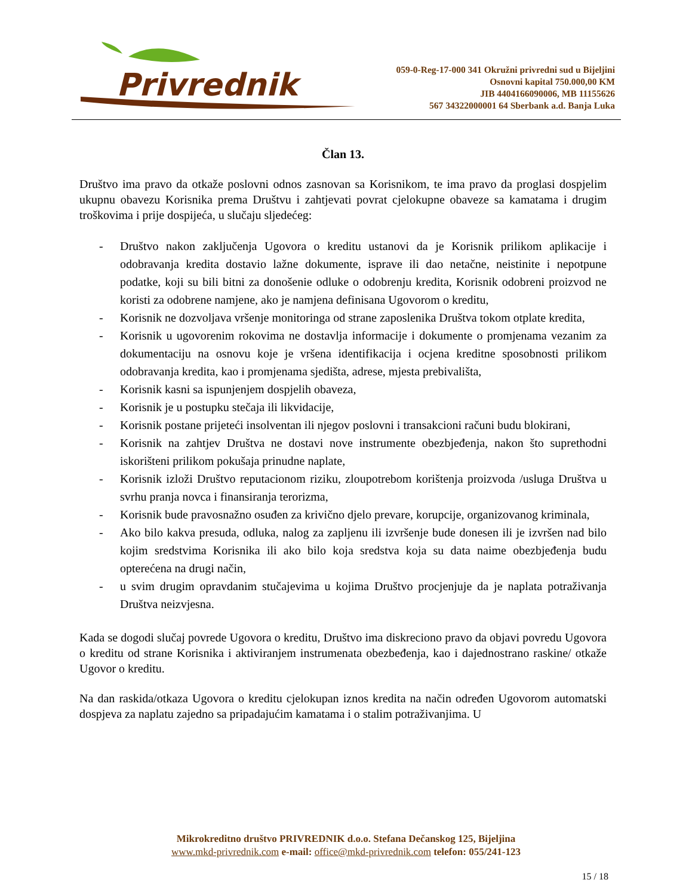Privrednik
059-0-Reg-17-000 341 Okružni privredni sud u Bijeljini
Osnovni kapital 750.000,00 KM
JIB 4404166090006, MB 11155626
567 34322000001 64 Sberbank a.d. Banja Luka
Član 13.
Društvo ima pravo da otkaže poslovni odnos zasnovan sa Korisnikom, te ima pravo da proglasi dospjelim ukupnu obavezu Korisnika prema Društvu i zahtjevati povrat cjelokupne obaveze sa kamatama i drugim troškovima i prije dospijeća, u slučaju sljedećeg:
- Društvo nakon zaključenja Ugovora o kreditu ustanovi da je Korisnik prilikom aplikacije i odobravanja kredita dostavio lažne dokumente, isprave ili dao netačne, neistinite i nepotpune podatke, koji su bili bitni za donošenie odluke o odobrenju kredita, Korisnik odobreni proizvod ne koristi za odobrene namjene, ako je namjena definisana Ugovorom o kreditu,
- Korisnik ne dozvoljava vršenje monitoringa od strane zaposlenika Društva tokom otplate kredita,
- Korisnik u ugovorenim rokovima ne dostavlja informacije i dokumente o promjenama vezanim za dokumentaciju na osnovu koje je vršena identifikacija i ocjena kreditne sposobnosti prilikom odobravanja kredita, kao i promjenama sjedišta, adrese, mjesta prebivališta,
- Korisnik kasni sa ispunjenjem dospjelih obaveza,
- Korisnik je u postupku stečaja ili likvidacije,
- Korisnik postane prijeteći insolventan ili njegov poslovni i transakcioni računi budu blokirani,
- Korisnik na zahtjev Društva ne dostavi nove instrumente obezbjeđenja, nakon što suprethodni iskorišteni prilikom pokušaja prinudne naplate,
- Korisnik izloži Društvo reputacionom riziku, zloupotrebom korištenja proizvoda /usluga Društva u svrhu pranja novca i finansiranja terorizma,
- Korisnik bude pravosnažno osuđen za krivično djelo prevare, korupcije, organizovanog kriminala,
- Ako bilo kakva presuda, odluka, nalog za zapljenu ili izvršenje bude donesen ili je izvršen nad bilo kojim sredstvima Korisnika ili ako bilo koja sredstva koja su data naime obezbjeđenja budu opterećena na drugi način,
- u svim drugim opravdanim stučajevima u kojima Društvo procjenjuje da je naplata potraživanja Društva neizvjesna.
Kada se dogodi slučaj povrede Ugovora o kreditu, Društvo ima diskreciono pravo da objavi povredu Ugovora o kreditu od strane Korisnika i aktiviranjem instrumenata obezbeđenja, kao i dajednostrano raskine/ otkaže Ugovor o kreditu.
Na dan raskida/otkaza Ugovora o kreditu cjelokupan iznos kredita na način određen Ugovorom automatski dospjeva za naplatu zajedno sa pripadajućim kamatama i o stalim potraživanjima. U
Mikrokreditno društvo PRIVREDNIK d.o.o. Stefana Dečanskog 125, Bijeljina
www.mkd-privrednik.com e-mail: office@mkd-privrednik.com telefon: 055/241-123
15 / 18